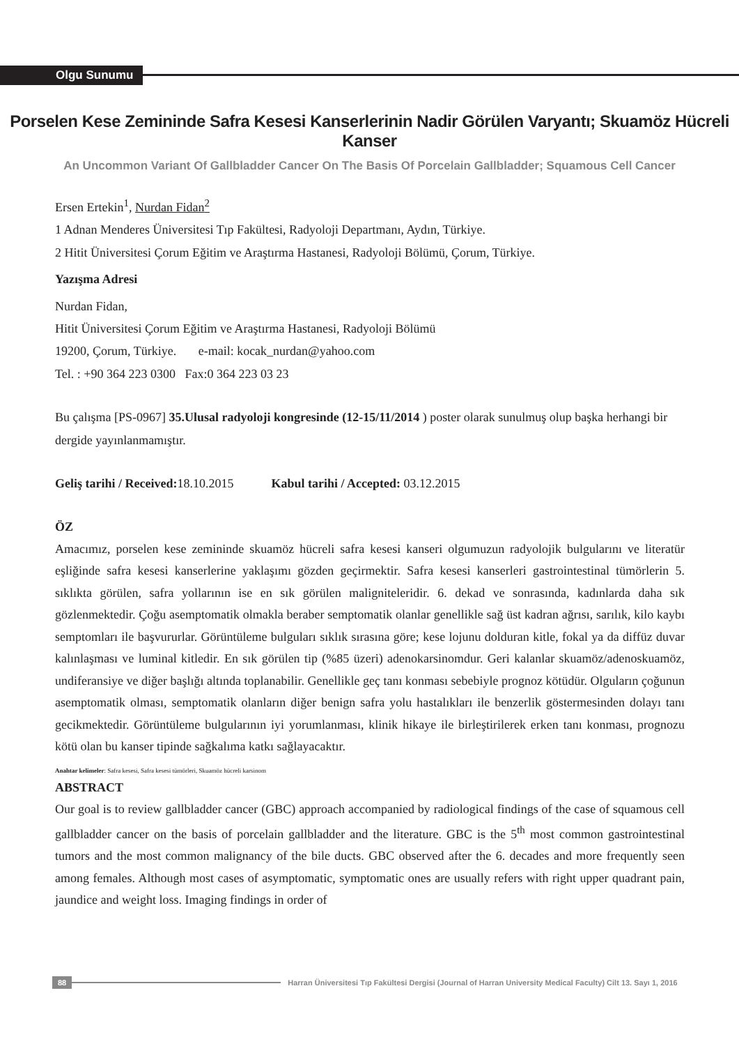Olgu Sunumu
Porselen Kese Zemininde Safra Kesesi Kanserlerinin Nadir Görülen Varyantı; Skuamöz Hücreli Kanser
An Uncommon Variant Of Gallbladder Cancer On The Basis Of Porcelain Gallbladder; Squamous Cell Cancer
Ersen Ertekin<sup>1</sup>, Nurdan Fidan<sup>2</sup>
1 Adnan Menderes Üniversitesi Tıp Fakültesi, Radyoloji Departmanı, Aydın, Türkiye.
2 Hitit Üniversitesi Çorum Eğitim ve Araştırma Hastanesi, Radyoloji Bölümü, Çorum, Türkiye.
Yazışma Adresi
Nurdan Fidan,
Hitit Üniversitesi Çorum Eğitim ve Araştırma Hastanesi, Radyoloji Bölümü
19200, Çorum, Türkiye. e-mail: kocak_nurdan@yahoo.com
Tel. : +90 364 223 0300 Fax:0 364 223 03 23
Bu çalışma [PS-0967] 35.Ulusal radyoloji kongresinde (12-15/11/2014 ) poster olarak sunulmuş olup başka herhangi bir dergide yayınlanmamıştır.
Geliş tarihi / Received: 18.10.2015 Kabul tarihi / Accepted: 03.12.2015
ÖZ
Amacımız, porselen kese zemininde skuamöz hücreli safra kesesi kanseri olgumuzun radyolojik bulgularını ve literatür eşliğinde safra kesesi kanserlerine yaklaşımı gözden geçirmektir. Safra kesesi kanserleri gastrointestinal tümörlerin 5. sıklıkta görülen, safra yollarının ise en sık görülen maligniteleridir. 6. dekad ve sonrasında, kadınlarda daha sık gözlenmektedir. Çoğu asemptomatik olmakla beraber semptomatik olanlar genellikle sağ üst kadran ağrısı, sarılık, kilo kaybı semptomları ile başvururlar. Görüntüleme bulguları sıklık sırasına göre; kese lojunu dolduran kitle, fokal ya da diffüz duvar kalınlaşması ve luminal kitledir. En sık görülen tip (%85 üzeri) adenokarsinomdur. Geri kalanlar skuamöz/adenoskuamöz, undiferansiye ve diğer başlığı altında toplanabilir. Genellikle geç tanı konması sebebiyle prognoz kötüdür. Olguların çoğunun asemptomatik olması, semptomatik olanların diğer benign safra yolu hastalıkları ile benzerlik göstermesinden dolayı tanı gecikmektedir. Görüntüleme bulgularının iyi yorumlanması, klinik hikaye ile birleştirilerek erken tanı konması, prognozu kötü olan bu kanser tipinde sağkalıma katkı sağlayacaktır.
Anahtar kelimeler: Safra kesesi, Safra kesesi tümörleri, Skuamöz hücreli karsinom
ABSTRACT
Our goal is to review gallbladder cancer (GBC) approach accompanied by radiological findings of the case of squamous cell gallbladder cancer on the basis of porcelain gallbladder and the literature. GBC is the 5<sup>th</sup> most common gastrointestinal tumors and the most common malignancy of the bile ducts. GBC observed after the 6. decades and more frequently seen among females. Although most cases of asymptomatic, symptomatic ones are usually refers with right upper quadrant pain, jaundice and weight loss. Imaging findings in order of
88 Harran Üniversitesi Tıp Fakültesi Dergisi (Journal of Harran University Medical Faculty) Cilt 13. Sayı 1, 2016